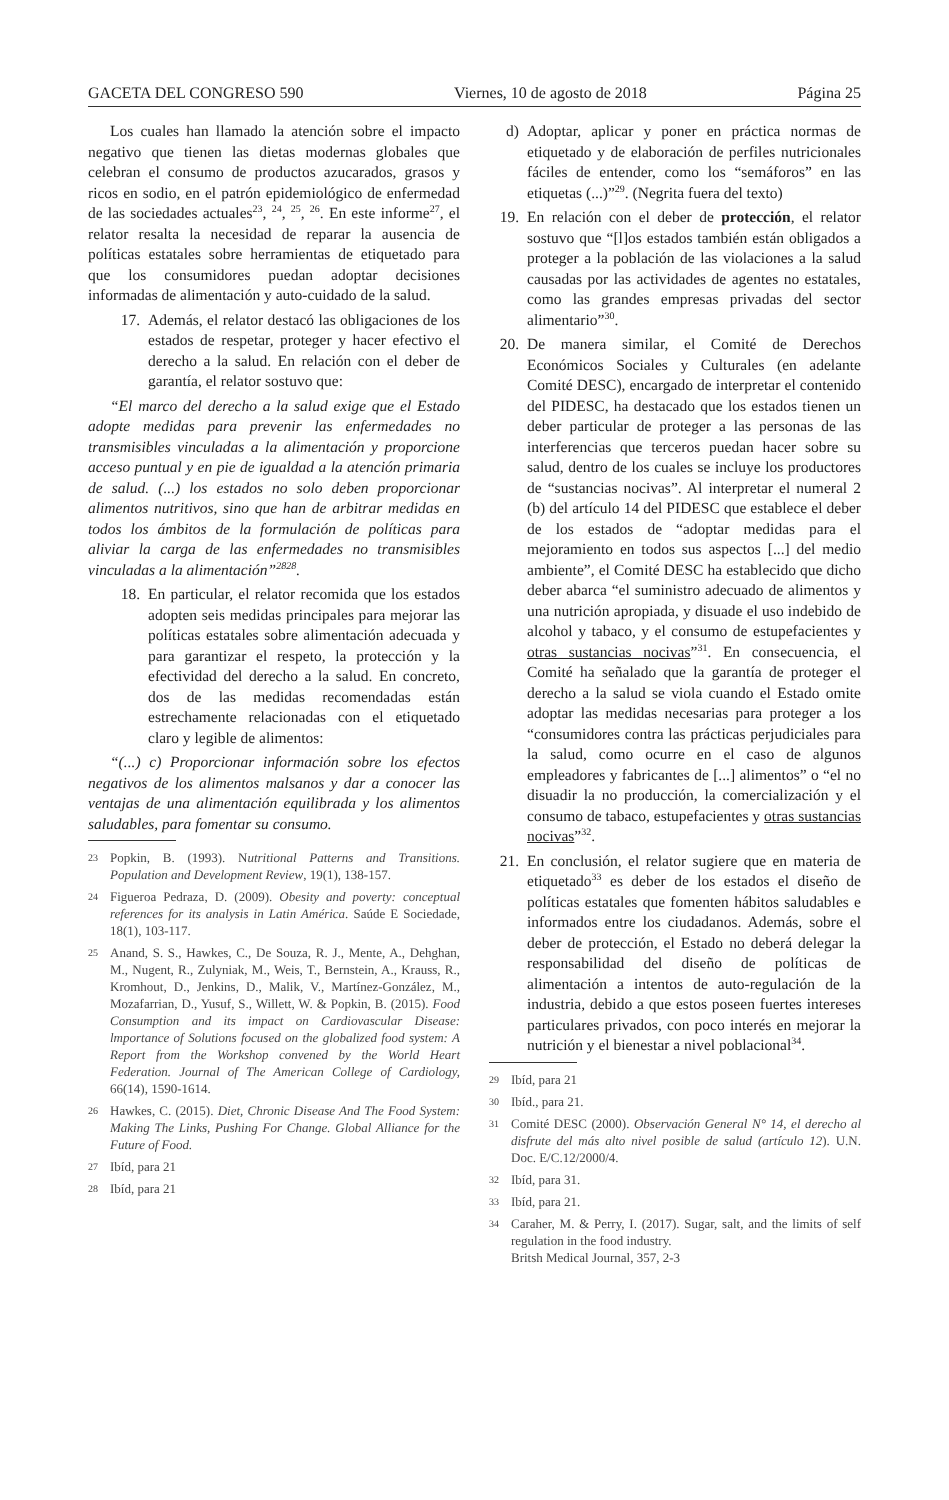GACETA DEL CONGRESO 590 Viernes, 10 de agosto de 2018 Página 25
Los cuales han llamado la atención sobre el impacto negativo que tienen las dietas modernas globales que celebran el consumo de productos azucarados, grasos y ricos en sodio, en el patrón epidemiológico de enfermedad de las sociedades actuales<sup>23</sup>, <sup>24</sup>, <sup>25</sup>, <sup>26</sup>. En este informe<sup>27</sup>, el relator resalta la necesidad de reparar la ausencia de políticas estatales sobre herramientas de etiquetado para que los consumidores puedan adoptar decisiones informadas de alimentación y auto-cuidado de la salud.
17. Además, el relator destacó las obligaciones de los estados de respetar, proteger y hacer efectivo el derecho a la salud. En relación con el deber de garantía, el relator sostuvo que:
“El marco del derecho a la salud exige que el Estado adopte medidas para prevenir las enfermedades no transmisibles vinculadas a la alimentación y proporcione acceso puntual y en pie de igualdad a la atención primaria de salud. (...) los estados no solo deben proporcionar alimentos nutritivos, sino que han de arbitrar medidas en todos los ámbitos de la formulación de políticas para aliviar la carga de las enfermedades no transmisibles vinculadas a la alimentación”<sup>2828</sup>.
18. En particular, el relator recomida que los estados adopten seis medidas principales para mejorar las políticas estatales sobre alimentación adecuada y para garantizar el respeto, la protección y la efectividad del derecho a la salud. En concreto, dos de las medidas recomendadas están estrechamente relacionadas con el etiquetado claro y legible de alimentos:
“(...) c) Proporcionar información sobre los efectos negativos de los alimentos malsanos y dar a conocer las ventajas de una alimentación equilibrada y los alimentos saludables, para fomentar su consumo.
23 Popkin, B. (1993). Nutritional Patterns and Transitions. Population and Development Review, 19(1), 138-157.
24 Figueroa Pedraza, D. (2009). Obesity and poverty: conceptual references for its analysis in Latin América. Saúde E Sociedade, 18(1), 103-117.
25 Anand, S. S., Hawkes, C., De Souza, R. J., Mente, A., Dehghan, M., Nugent, R., Zulyniak, M., Weis, T., Bernstein, A., Krauss, R., Kromhout, D., Jenkins, D., Malik, V., Martínez-González, M., Mozafarrian, D., Yusuf, S., Willett, W. & Popkin, B. (2015). Food Consumption and its impact on Cardiovascular Disease: lmportance of Solutions focused on the globalized food system: A Report from the Workshop convened by the World Heart Federation. Journal of The American College of Cardiology, 66(14), 1590-1614.
26 Hawkes, C. (2015). Diet, Chronic Disease And The Food System: Making The Links, Pushing For Change. Global Alliance for the Future of Food.
27 Ibíd, para 21
28 Ibíd, para 21
d) Adoptar, aplicar y poner en práctica normas de etiquetado y de elaboración de perfiles nutricionales fáciles de entender, como los “semáforos” en las etiquetas (...)”<sup>29</sup>. (Negrita fuera del texto)
19. En relación con el deber de protección, el relator sostuvo que “[l]os estados también están obligados a proteger a la población de las violaciones a la salud causadas por las actividades de agentes no estatales, como las grandes empresas privadas del sector alimentario”<sup>30</sup>.
20. De manera similar, el Comité de Derechos Económicos Sociales y Culturales (en adelante Comité DESC), encargado de interpretar el contenido del PIDESC, ha destacado que los estados tienen un deber particular de proteger a las personas de las interferencias que terceros puedan hacer sobre su salud, dentro de los cuales se incluye los productores de “sustancias nocivas”. Al interpretar el numeral 2 (b) del artículo 14 del PIDESC que establece el deber de los estados de “adoptar medidas para el mejoramiento en todos sus aspectos [...] del medio ambiente”, el Comité DESC ha establecido que dicho deber abarca “el suministro adecuado de alimentos y una nutrición apropiada, y disuade el uso indebido de alcohol y tabaco, y el consumo de estupefacientes y otras sustancias nocivas”<sup>31</sup>. En consecuencia, el Comité ha señalado que la garantía de proteger el derecho a la salud se viola cuando el Estado omite adoptar las medidas necesarias para proteger a los “consumidores contra las prácticas perjudiciales para la salud, como ocurre en el caso de algunos empleadores y fabricantes de [...] alimentos” o “el no disuadir la no producción, la comercialización y el consumo de tabaco, estupefacientes y otras sustancias nocivas”<sup>32</sup>.
21. En conclusión, el relator sugiere que en materia de etiquetado<sup>33</sup> es deber de los estados el diseño de políticas estatales que fomenten hábitos saludables e informados entre los ciudadanos. Además, sobre el deber de protección, el Estado no deberá delegar la responsabilidad del diseño de políticas de alimentación a intentos de auto-regulación de la industria, debido a que estos poseen fuertes intereses particulares privados, con poco interés en mejorar la nutrición y el bienestar a nivel poblacional<sup>34</sup>.
29 Ibíd, para 21
30 Ibíd., para 21.
31 Comité DESC (2000). Observación General N° 14, el derecho al disfrute del más alto nivel posible de salud (artículo 12). U.N. Doc. E/C.12/2000/4.
32 Ibíd, para 31.
33 Ibíd, para 21.
34 Caraher, M. & Perry, I. (2017). Sugar, salt, and the limits of self regulation in the food industry.
Britsh Medical Journal, 357, 2-3